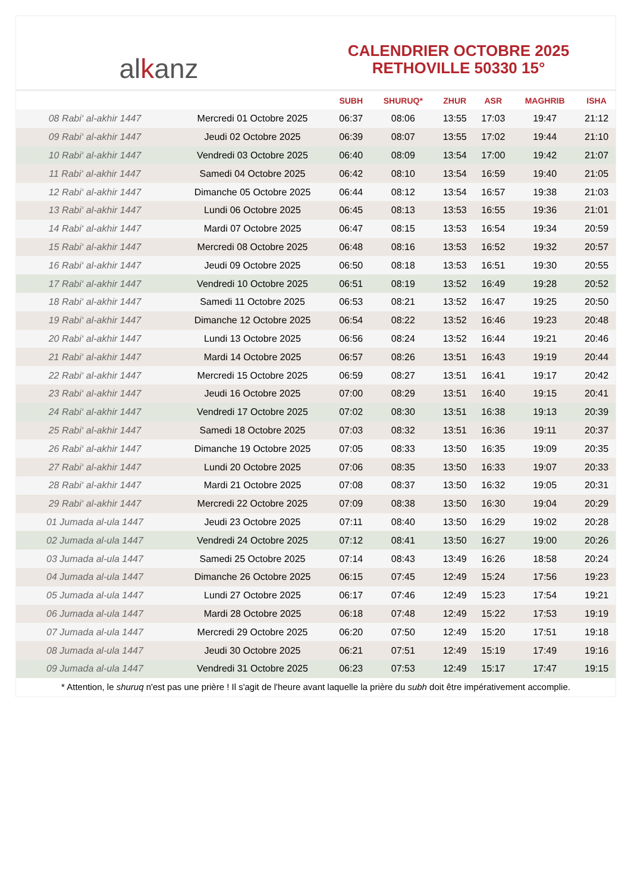alkanz
CALENDRIER OCTOBRE 2025
RETHOVILLE 50330 15°
| | | SUBH | SHURUQ* | ZHUR | ASR | MAGHRIB | ISHA |
| --- | --- | --- | --- | --- | --- | --- | --- |
| 08 Rabi‘ al-akhir 1447 | Mercredi 01 Octobre 2025 | 06:37 | 08:06 | 13:55 | 17:03 | 19:47 | 21:12 |
| 09 Rabi‘ al-akhir 1447 | Jeudi 02 Octobre 2025 | 06:39 | 08:07 | 13:55 | 17:02 | 19:44 | 21:10 |
| 10 Rabi‘ al-akhir 1447 | Vendredi 03 Octobre 2025 | 06:40 | 08:09 | 13:54 | 17:00 | 19:42 | 21:07 |
| 11 Rabi‘ al-akhir 1447 | Samedi 04 Octobre 2025 | 06:42 | 08:10 | 13:54 | 16:59 | 19:40 | 21:05 |
| 12 Rabi‘ al-akhir 1447 | Dimanche 05 Octobre 2025 | 06:44 | 08:12 | 13:54 | 16:57 | 19:38 | 21:03 |
| 13 Rabi‘ al-akhir 1447 | Lundi 06 Octobre 2025 | 06:45 | 08:13 | 13:53 | 16:55 | 19:36 | 21:01 |
| 14 Rabi‘ al-akhir 1447 | Mardi 07 Octobre 2025 | 06:47 | 08:15 | 13:53 | 16:54 | 19:34 | 20:59 |
| 15 Rabi‘ al-akhir 1447 | Mercredi 08 Octobre 2025 | 06:48 | 08:16 | 13:53 | 16:52 | 19:32 | 20:57 |
| 16 Rabi‘ al-akhir 1447 | Jeudi 09 Octobre 2025 | 06:50 | 08:18 | 13:53 | 16:51 | 19:30 | 20:55 |
| 17 Rabi‘ al-akhir 1447 | Vendredi 10 Octobre 2025 | 06:51 | 08:19 | 13:52 | 16:49 | 19:28 | 20:52 |
| 18 Rabi‘ al-akhir 1447 | Samedi 11 Octobre 2025 | 06:53 | 08:21 | 13:52 | 16:47 | 19:25 | 20:50 |
| 19 Rabi‘ al-akhir 1447 | Dimanche 12 Octobre 2025 | 06:54 | 08:22 | 13:52 | 16:46 | 19:23 | 20:48 |
| 20 Rabi‘ al-akhir 1447 | Lundi 13 Octobre 2025 | 06:56 | 08:24 | 13:52 | 16:44 | 19:21 | 20:46 |
| 21 Rabi‘ al-akhir 1447 | Mardi 14 Octobre 2025 | 06:57 | 08:26 | 13:51 | 16:43 | 19:19 | 20:44 |
| 22 Rabi‘ al-akhir 1447 | Mercredi 15 Octobre 2025 | 06:59 | 08:27 | 13:51 | 16:41 | 19:17 | 20:42 |
| 23 Rabi‘ al-akhir 1447 | Jeudi 16 Octobre 2025 | 07:00 | 08:29 | 13:51 | 16:40 | 19:15 | 20:41 |
| 24 Rabi‘ al-akhir 1447 | Vendredi 17 Octobre 2025 | 07:02 | 08:30 | 13:51 | 16:38 | 19:13 | 20:39 |
| 25 Rabi‘ al-akhir 1447 | Samedi 18 Octobre 2025 | 07:03 | 08:32 | 13:51 | 16:36 | 19:11 | 20:37 |
| 26 Rabi‘ al-akhir 1447 | Dimanche 19 Octobre 2025 | 07:05 | 08:33 | 13:50 | 16:35 | 19:09 | 20:35 |
| 27 Rabi‘ al-akhir 1447 | Lundi 20 Octobre 2025 | 07:06 | 08:35 | 13:50 | 16:33 | 19:07 | 20:33 |
| 28 Rabi‘ al-akhir 1447 | Mardi 21 Octobre 2025 | 07:08 | 08:37 | 13:50 | 16:32 | 19:05 | 20:31 |
| 29 Rabi‘ al-akhir 1447 | Mercredi 22 Octobre 2025 | 07:09 | 08:38 | 13:50 | 16:30 | 19:04 | 20:29 |
| 01 Jumada al-ula 1447 | Jeudi 23 Octobre 2025 | 07:11 | 08:40 | 13:50 | 16:29 | 19:02 | 20:28 |
| 02 Jumada al-ula 1447 | Vendredi 24 Octobre 2025 | 07:12 | 08:41 | 13:50 | 16:27 | 19:00 | 20:26 |
| 03 Jumada al-ula 1447 | Samedi 25 Octobre 2025 | 07:14 | 08:43 | 13:49 | 16:26 | 18:58 | 20:24 |
| 04 Jumada al-ula 1447 | Dimanche 26 Octobre 2025 | 06:15 | 07:45 | 12:49 | 15:24 | 17:56 | 19:23 |
| 05 Jumada al-ula 1447 | Lundi 27 Octobre 2025 | 06:17 | 07:46 | 12:49 | 15:23 | 17:54 | 19:21 |
| 06 Jumada al-ula 1447 | Mardi 28 Octobre 2025 | 06:18 | 07:48 | 12:49 | 15:22 | 17:53 | 19:19 |
| 07 Jumada al-ula 1447 | Mercredi 29 Octobre 2025 | 06:20 | 07:50 | 12:49 | 15:20 | 17:51 | 19:18 |
| 08 Jumada al-ula 1447 | Jeudi 30 Octobre 2025 | 06:21 | 07:51 | 12:49 | 15:19 | 17:49 | 19:16 |
| 09 Jumada al-ula 1447 | Vendredi 31 Octobre 2025 | 06:23 | 07:53 | 12:49 | 15:17 | 17:47 | 19:15 |
* Attention, le shuruq n'est pas une prière ! Il s'agit de l'heure avant laquelle la prière du subh doit être impérativement accomplie.